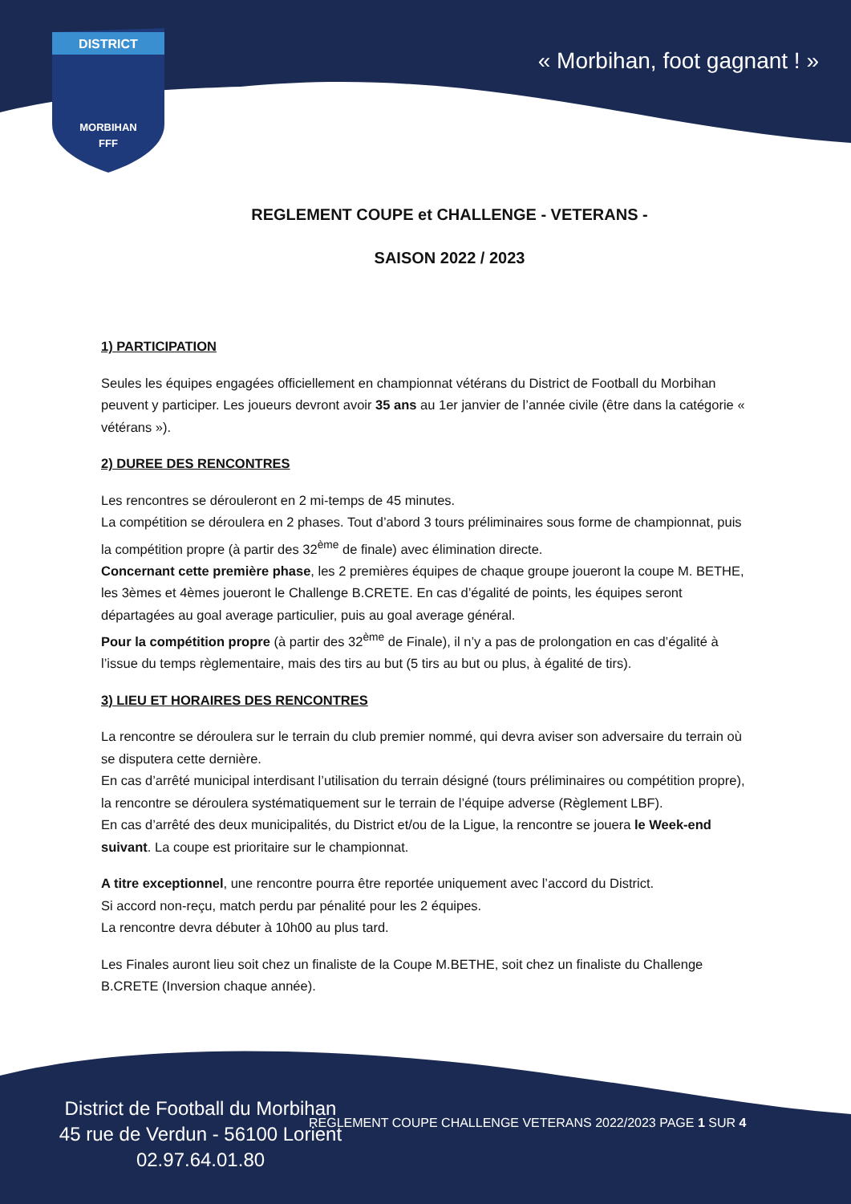DISTRICT
MORBIHAN
FFF
« Morbihan, foot gagnant ! »
REGLEMENT COUPE et CHALLENGE - VETERANS -
SAISON 2022 / 2023
1) PARTICIPATION
Seules les équipes engagées officiellement en championnat vétérans du District de Football du Morbihan peuvent y participer. Les joueurs devront avoir 35 ans au 1er janvier de l’année civile (être dans la catégorie « vétérans »).
2) DUREE DES RENCONTRES
Les rencontres se dérouleront en 2 mi-temps de 45 minutes.
La compétition se déroulera en 2 phases. Tout d’abord 3 tours préliminaires sous forme de championnat, puis la compétition propre (à partir des 32<sup>ème</sup> de finale) avec élimination directe.
Concernant cette première phase, les 2 premières équipes de chaque groupe joueront la coupe M. BETHE, les 3èmes et 4èmes joueront le Challenge B.CRETE. En cas d’égalité de points, les équipes seront départagées au goal average particulier, puis au goal average général.
Pour la compétition propre (à partir des 32<sup>ème</sup> de Finale), il n’y a pas de prolongation en cas d’égalité à l’issue du temps règlementaire, mais des tirs au but (5 tirs au but ou plus, à égalité de tirs).
3) LIEU ET HORAIRES DES RENCONTRES
La rencontre se déroulera sur le terrain du club premier nommé, qui devra aviser son adversaire du terrain où se disputera cette dernière.
En cas d’arrêté municipal interdisant l’utilisation du terrain désigné (tours préliminaires ou compétition propre), la rencontre se déroulera systématiquement sur le terrain de l’équipe adverse (Règlement LBF).
En cas d’arrêté des deux municipalités, du District et/ou de la Ligue, la rencontre se jouera le Week-end suivant. La coupe est prioritaire sur le championnat.
A titre exceptionnel, une rencontre pourra être reportée uniquement avec l’accord du District.
Si accord non-reçu, match perdu par pénalité pour les 2 équipes.
La rencontre devra débuter à 10h00 au plus tard.
Les Finales auront lieu soit chez un finaliste de la Coupe M.BETHE, soit chez un finaliste du Challenge B.CRETE (Inversion chaque année).
District de Football du Morbihan
45 rue de Verdun - 56100 Lorient
02.97.64.01.80
REGLEMENT COUPE CHALLENGE VETERANS 2022/2023 PAGE 1 SUR 4